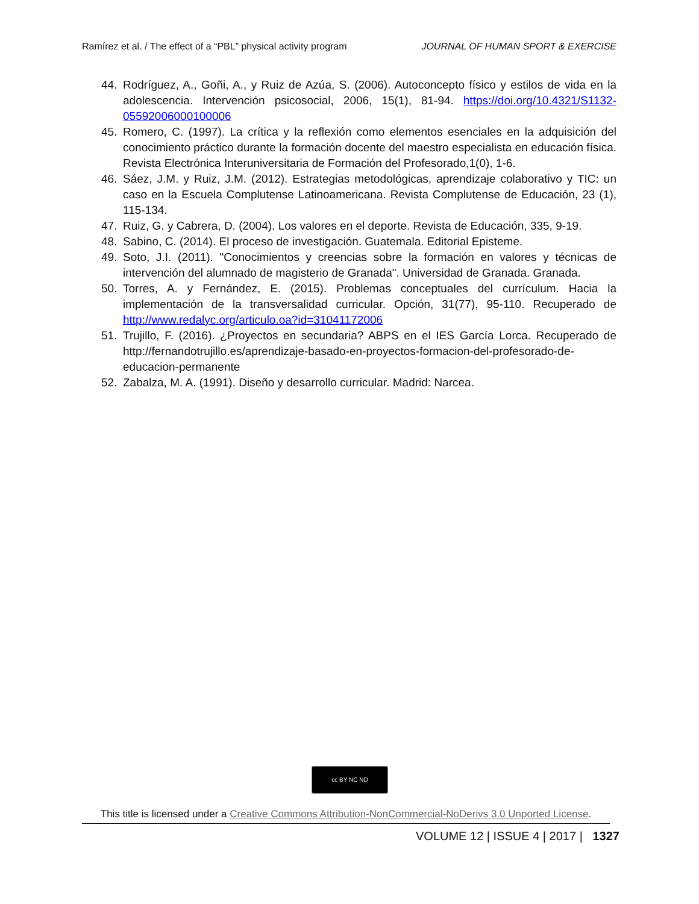Ramírez et al. / The effect of a “PBL” physical activity program JOURNAL OF HUMAN SPORT & EXERCISE
44. Rodríguez, A., Goñi, A., y Ruiz de Azúa, S. (2006). Autoconcepto físico y estilos de vida en la adolescencia. Intervención psicosocial, 2006, 15(1), 81-94. https://doi.org/10.4321/S1132-05592006000100006
45. Romero, C. (1997). La crítica y la reflexión como elementos esenciales en la adquisición del conocimiento práctico durante la formación docente del maestro especialista en educación física. Revista Electrónica Interuniversitaria de Formación del Profesorado,1(0), 1-6.
46. Sáez, J.M. y Ruiz, J.M. (2012). Estrategias metodológicas, aprendizaje colaborativo y TIC: un caso en la Escuela Complutense Latinoamericana. Revista Complutense de Educación, 23 (1), 115-134.
47. Ruiz, G. y Cabrera, D. (2004). Los valores en el deporte. Revista de Educación, 335, 9-19.
48. Sabino, C. (2014). El proceso de investigación. Guatemala. Editorial Episteme.
49. Soto, J.I. (2011). "Conocimientos y creencias sobre la formación en valores y técnicas de intervención del alumnado de magisterio de Granada". Universidad de Granada. Granada.
50. Torres, A. y Fernández, E. (2015). Problemas conceptuales del currículum. Hacia la implementación de la transversalidad curricular. Opción, 31(77), 95-110. Recuperado de http://www.redalyc.org/articulo.oa?id=31041172006
51. Trujillo, F. (2016). ¿Proyectos en secundaria? ABPS en el IES García Lorca. Recuperado de http://fernandotrujillo.es/aprendizaje-basado-en-proyectos-formacion-del-profesorado-de-educacion-permanente
52. Zabalza, M. A. (1991). Diseño y desarrollo curricular. Madrid: Narcea.
cc BY NC ND
This title is licensed under a Creative Commons Attribution-NonCommercial-NoDerivs 3.0 Unported License.
VOLUME 12 | ISSUE 4 | 2017 | 1327